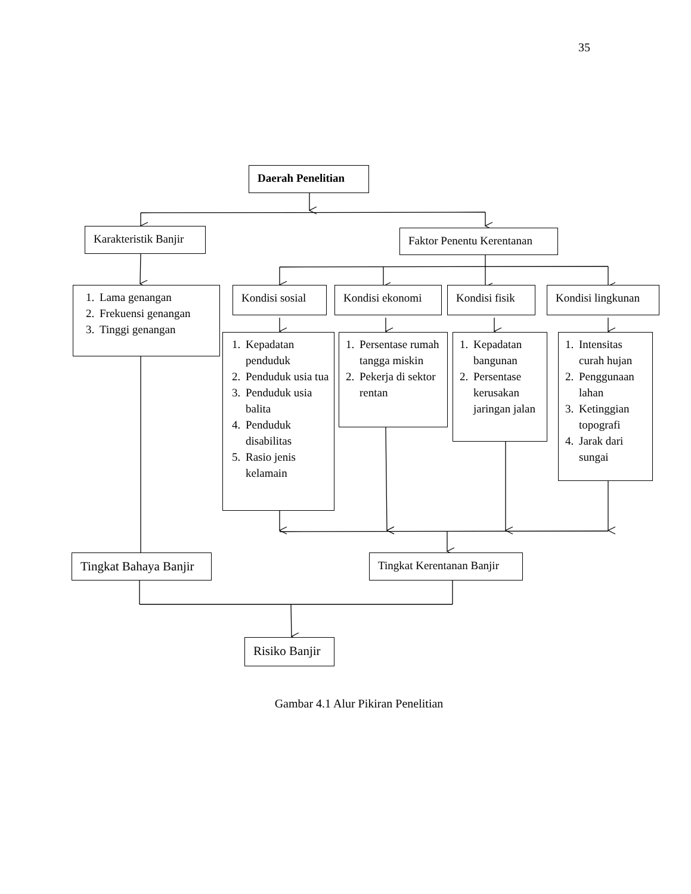35
Daerah Penelitian
Karakteristik Banjir
Faktor Penentu Kerentanan
1. Lama genangan
2. Frekuensi genangan
3. Tinggi genangan
Kondisi sosial
Kondisi ekonomi Kondisi fisik
Kondisi lingkunan
1. Kepadatan penduduk
2. Penduduk usia tua
3. Penduduk usia balita
4. Penduduk disabilitas
5. Rasio jenis kelamain
1. Persentase rumah tangga miskin
2. Pekerja di sektor rentan
1. Kepadatan bangunan
2. Persentase kerusakan jaringan jalan
1. Intensitas curah hujan
2. Penggunaan lahan
3. Ketinggian topografi
4. Jarak dari sungai
Tingkat Bahaya Banjir
Tingkat Kerentanan Banjir
Risiko Banjir
Gambar 4.1 Alur Pikiran Penelitian